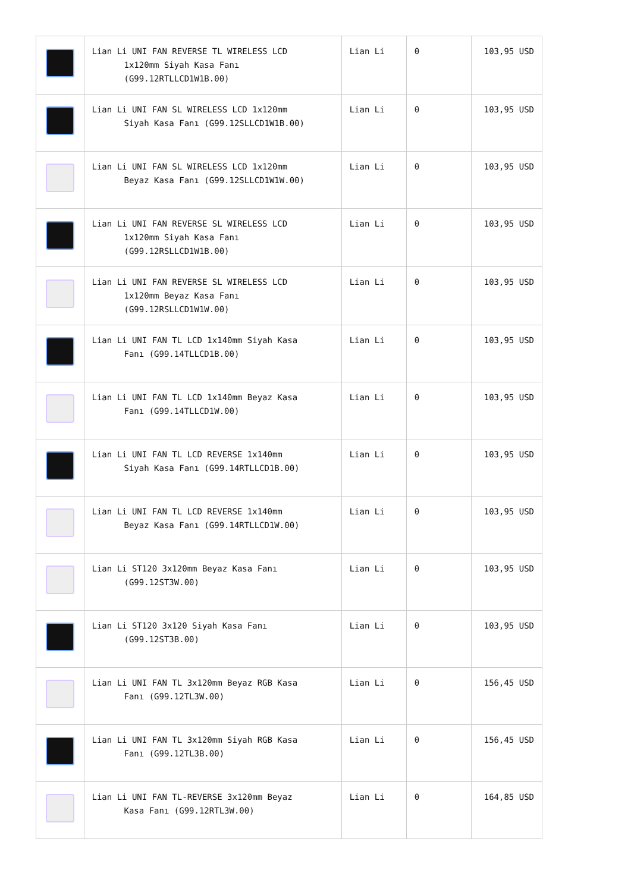| | Lian Li UNI FAN REVERSE TL WIRELESS LCD 1x120mm Siyah Kasa Fanı (G99.12RTLLCD1W1B.00) | Lian Li | 0 | 103,95 USD |
| | Lian Li UNI FAN SL WIRELESS LCD 1x120mm Siyah Kasa Fanı (G99.12SLLCD1W1B.00) | Lian Li | 0 | 103,95 USD |
| | Lian Li UNI FAN SL WIRELESS LCD 1x120mm Beyaz Kasa Fanı (G99.12SLLCD1W1W.00) | Lian Li | 0 | 103,95 USD |
| | Lian Li UNI FAN REVERSE SL WIRELESS LCD 1x120mm Siyah Kasa Fanı (G99.12RSLLCD1W1B.00) | Lian Li | 0 | 103,95 USD |
| | Lian Li UNI FAN REVERSE SL WIRELESS LCD 1x120mm Beyaz Kasa Fanı (G99.12RSLLCD1W1W.00) | Lian Li | 0 | 103,95 USD |
| | Lian Li UNI FAN TL LCD 1x140mm Siyah Kasa Fanı (G99.14TLLCD1B.00) | Lian Li | 0 | 103,95 USD |
| | Lian Li UNI FAN TL LCD 1x140mm Beyaz Kasa Fanı (G99.14TLLCD1W.00) | Lian Li | 0 | 103,95 USD |
| | Lian Li UNI FAN TL LCD REVERSE 1x140mm Siyah Kasa Fanı (G99.14RTLLCD1B.00) | Lian Li | 0 | 103,95 USD |
| | Lian Li UNI FAN TL LCD REVERSE 1x140mm Beyaz Kasa Fanı (G99.14RTLLCD1W.00) | Lian Li | 0 | 103,95 USD |
| | Lian Li ST120 3x120mm Beyaz Kasa Fanı (G99.12ST3W.00) | Lian Li | 0 | 103,95 USD |
| | Lian Li ST120 3x120 Siyah Kasa Fanı (G99.12ST3B.00) | Lian Li | 0 | 103,95 USD |
| | Lian Li UNI FAN TL 3x120mm Beyaz RGB Kasa Fanı (G99.12TL3W.00) | Lian Li | 0 | 156,45 USD |
| | Lian Li UNI FAN TL 3x120mm Siyah RGB Kasa Fanı (G99.12TL3B.00) | Lian Li | 0 | 156,45 USD |
| | Lian Li UNI FAN TL-REVERSE 3x120mm Beyaz Kasa Fanı (G99.12RTL3W.00) | Lian Li | 0 | 164,85 USD |